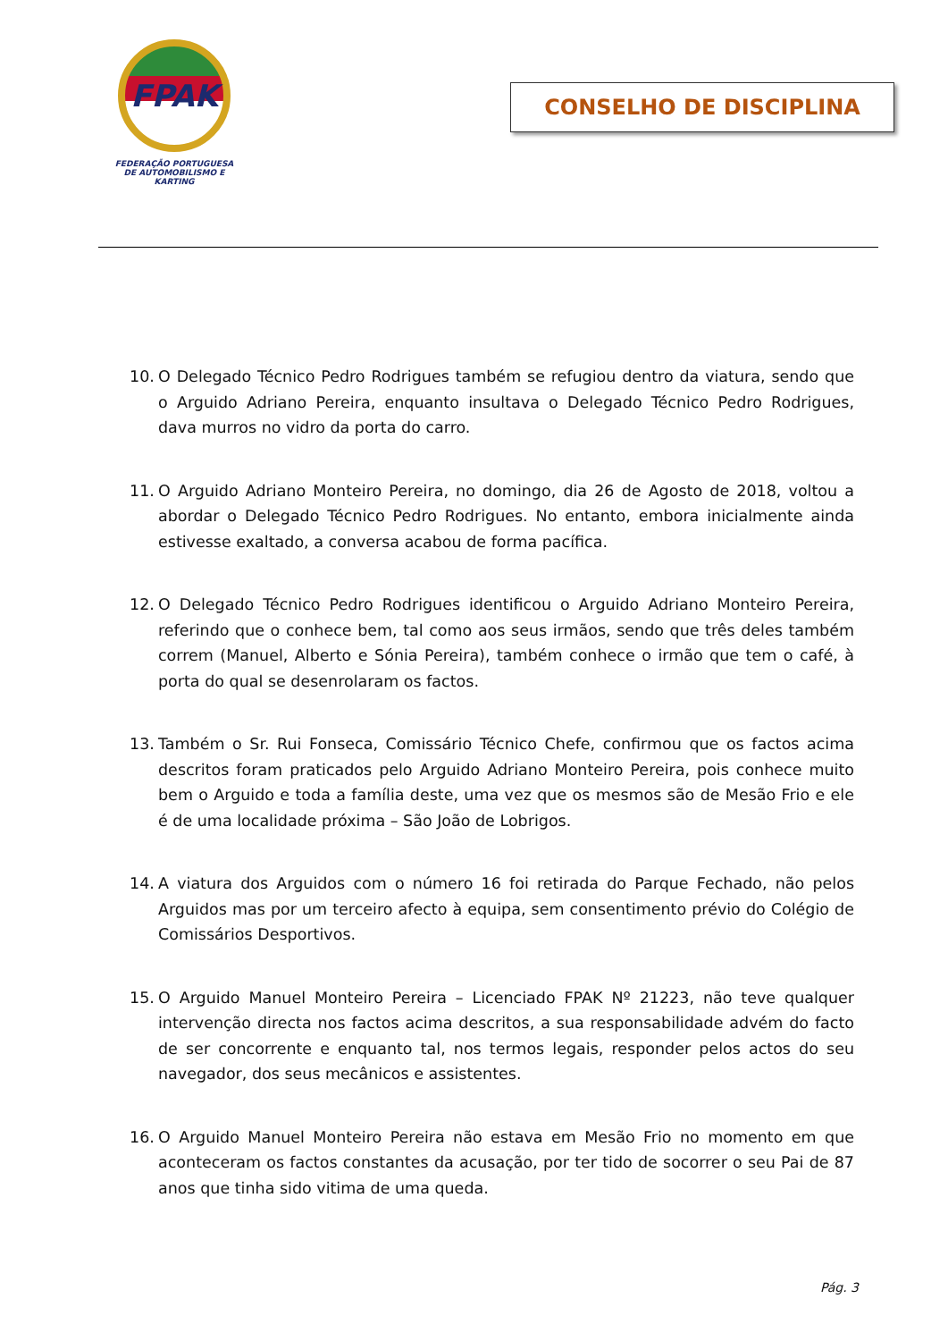FPAK
FEDERAÇÃO PORTUGUESA
DE AUTOMOBILISMO E KARTING
CONSELHO DE DISCIPLINA
10. O Delegado Técnico Pedro Rodrigues também se refugiou dentro da viatura, sendo que o Arguido Adriano Pereira, enquanto insultava o Delegado Técnico Pedro Rodrigues, dava murros no vidro da porta do carro.
11. O Arguido Adriano Monteiro Pereira, no domingo, dia 26 de Agosto de 2018, voltou a abordar o Delegado Técnico Pedro Rodrigues. No entanto, embora inicialmente ainda estivesse exaltado, a conversa acabou de forma pacífica.
12. O Delegado Técnico Pedro Rodrigues identificou o Arguido Adriano Monteiro Pereira, referindo que o conhece bem, tal como aos seus irmãos, sendo que três deles também correm (Manuel, Alberto e Sónia Pereira), também conhece o irmão que tem o café, à porta do qual se desenrolaram os factos.
13. Também o Sr. Rui Fonseca, Comissário Técnico Chefe, confirmou que os factos acima descritos foram praticados pelo Arguido Adriano Monteiro Pereira, pois conhece muito bem o Arguido e toda a família deste, uma vez que os mesmos são de Mesão Frio e ele é de uma localidade próxima – São João de Lobrigos.
14. A viatura dos Arguidos com o número 16 foi retirada do Parque Fechado, não pelos Arguidos mas por um terceiro afecto à equipa, sem consentimento prévio do Colégio de Comissários Desportivos.
15. O Arguido Manuel Monteiro Pereira – Licenciado FPAK Nº 21223, não teve qualquer intervenção directa nos factos acima descritos, a sua responsabilidade advém do facto de ser concorrente e enquanto tal, nos termos legais, responder pelos actos do seu navegador, dos seus mecânicos e assistentes.
16. O Arguido Manuel Monteiro Pereira não estava em Mesão Frio no momento em que aconteceram os factos constantes da acusação, por ter tido de socorrer o seu Pai de 87 anos que tinha sido vitima de uma queda.
Pág. 3